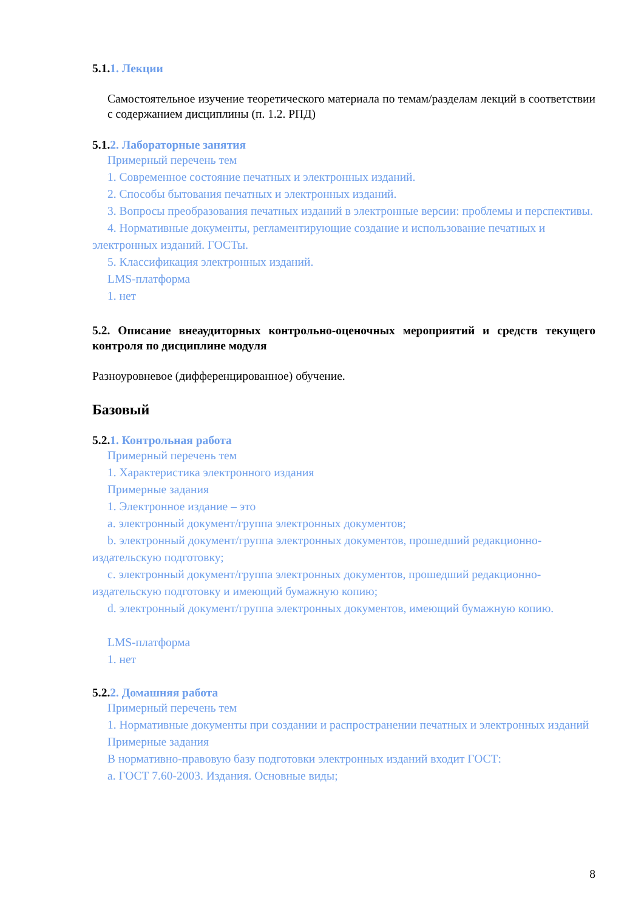5.1.1. Лекции
Самостоятельное изучение теоретического материала по темам/разделам лекций в соответствии с содержанием дисциплины (п. 1.2. РПД)
5.1.2. Лабораторные занятия
Примерный перечень тем
1. Современное состояние печатных и электронных изданий.
2. Способы бытования печатных и электронных изданий.
3. Вопросы преобразования печатных изданий в электронные версии: проблемы и перспективы.
4. Нормативные документы, регламентирующие создание и использование печатных и электронных изданий. ГОСТы.
5. Классификация электронных изданий.
LMS-платформа
1. нет
5.2. Описание внеаудиторных контрольно-оценочных мероприятий и средств текущего контроля по дисциплине модуля
Разноуровневое (дифференцированное) обучение.
Базовый
5.2.1. Контрольная работа
Примерный перечень тем
1. Характеристика электронного издания
Примерные задания
1. Электронное издание – это
a. электронный документ/группа электронных документов;
b. электронный документ/группа электронных документов, прошедший редакционно-издательскую подготовку;
c. электронный документ/группа электронных документов, прошедший редакционно-издательскую подготовку и имеющий бумажную копию;
d. электронный документ/группа электронных документов, имеющий бумажную копию.
LMS-платформа
1. нет
5.2.2. Домашняя работа
Примерный перечень тем
1. Нормативные документы при создании и распространении печатных и электронных изданий
Примерные задания
В нормативно-правовую базу подготовки электронных изданий входит ГОСТ:
a. ГОСТ 7.60-2003. Издания. Основные виды;
8